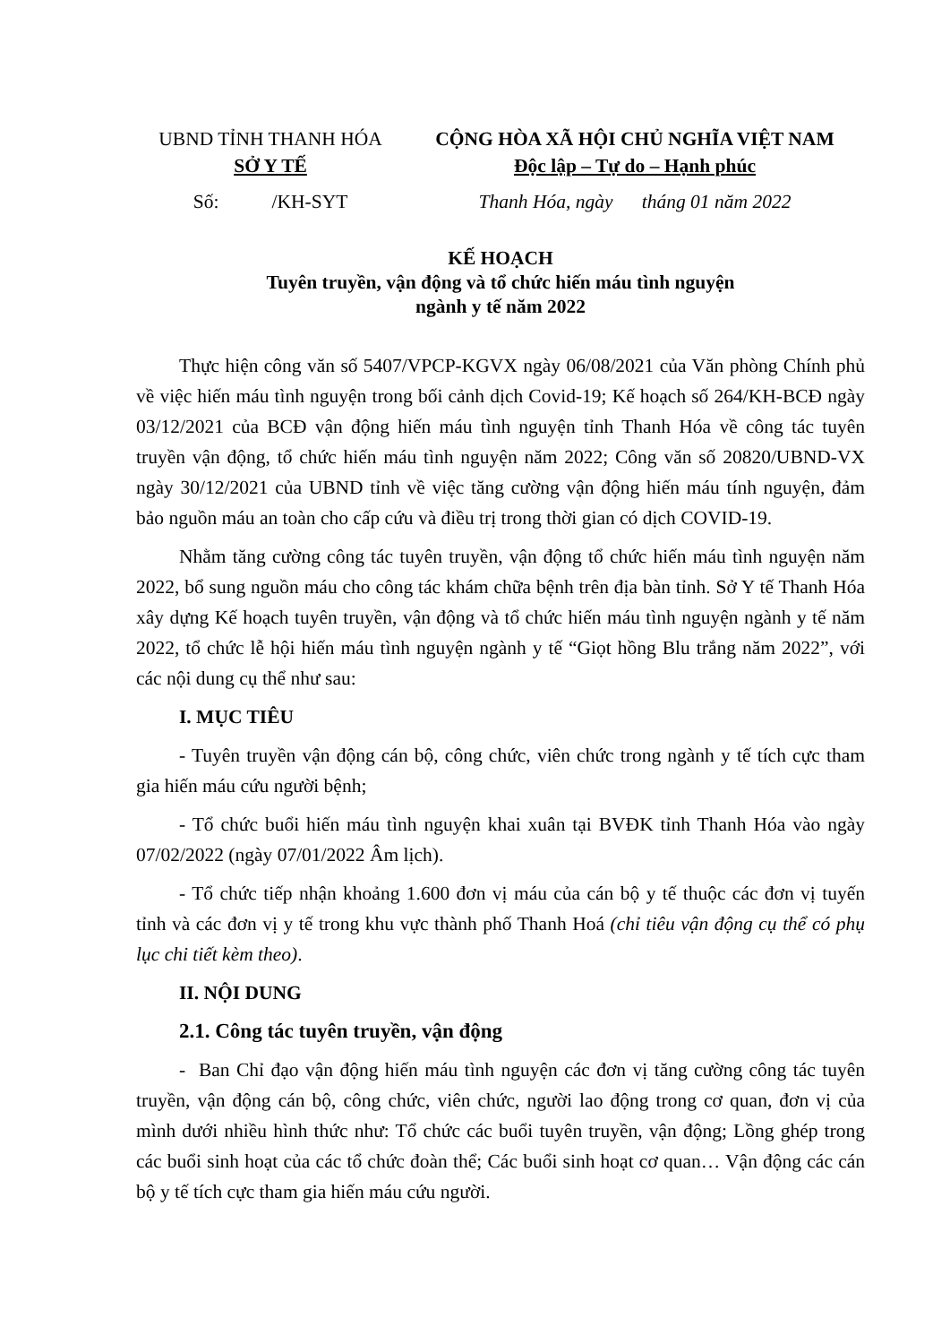UBND TỈNH THANH HÓA
SỞ Y TẾ
CỘNG HÒA XÃ HỘI CHỦ NGHĨA VIỆT NAM
Độc lập – Tự do – Hạnh phúc
Số: /KH-SYT Thanh Hóa, ngày tháng 01 năm 2022
KẾ HOẠCH
Tuyên truyền, vận động và tổ chức hiến máu tình nguyện
ngành y tế năm 2022
Thực hiện công văn số 5407/VPCP-KGVX ngày 06/08/2021 của Văn phòng Chính phủ về việc hiến máu tình nguyện trong bối cảnh dịch Covid-19; Kế hoạch số 264/KH-BCĐ ngày 03/12/2021 của BCĐ vận động hiến máu tình nguyện tỉnh Thanh Hóa về công tác tuyên truyền vận động, tổ chức hiến máu tình nguyện năm 2022; Công văn số 20820/UBND-VX ngày 30/12/2021 của UBND tỉnh về việc tăng cường vận động hiến máu tính nguyện, đảm bảo nguồn máu an toàn cho cấp cứu và điều trị trong thời gian có dịch COVID-19.
Nhằm tăng cường công tác tuyên truyền, vận động tổ chức hiến máu tình nguyện năm 2022, bổ sung nguồn máu cho công tác khám chữa bệnh trên địa bàn tỉnh. Sở Y tế Thanh Hóa xây dựng Kế hoạch tuyên truyền, vận động và tổ chức hiến máu tình nguyện ngành y tế năm 2022, tổ chức lễ hội hiến máu tình nguyện ngành y tế “Giọt hồng Blu trắng năm 2022”, với các nội dung cụ thể như sau:
I. MỤC TIÊU
- Tuyên truyền vận động cán bộ, công chức, viên chức trong ngành y tế tích cực tham gia hiến máu cứu người bệnh;
- Tổ chức buổi hiến máu tình nguyện khai xuân tại BVĐK tỉnh Thanh Hóa vào ngày 07/02/2022 (ngày 07/01/2022 Âm lịch).
- Tổ chức tiếp nhận khoảng 1.600 đơn vị máu của cán bộ y tế thuộc các đơn vị tuyến tỉnh và các đơn vị y tế trong khu vực thành phố Thanh Hoá (chỉ tiêu vận động cụ thể có phụ lục chi tiết kèm theo).
II. NỘI DUNG
2.1. Công tác tuyên truyền, vận động
- Ban Chỉ đạo vận động hiến máu tình nguyện các đơn vị tăng cường công tác tuyên truyền, vận động cán bộ, công chức, viên chức, người lao động trong cơ quan, đơn vị của mình dưới nhiều hình thức như: Tổ chức các buổi tuyên truyền, vận động; Lồng ghép trong các buổi sinh hoạt của các tổ chức đoàn thể; Các buổi sinh hoạt cơ quan… Vận động các cán bộ y tế tích cực tham gia hiến máu cứu người.